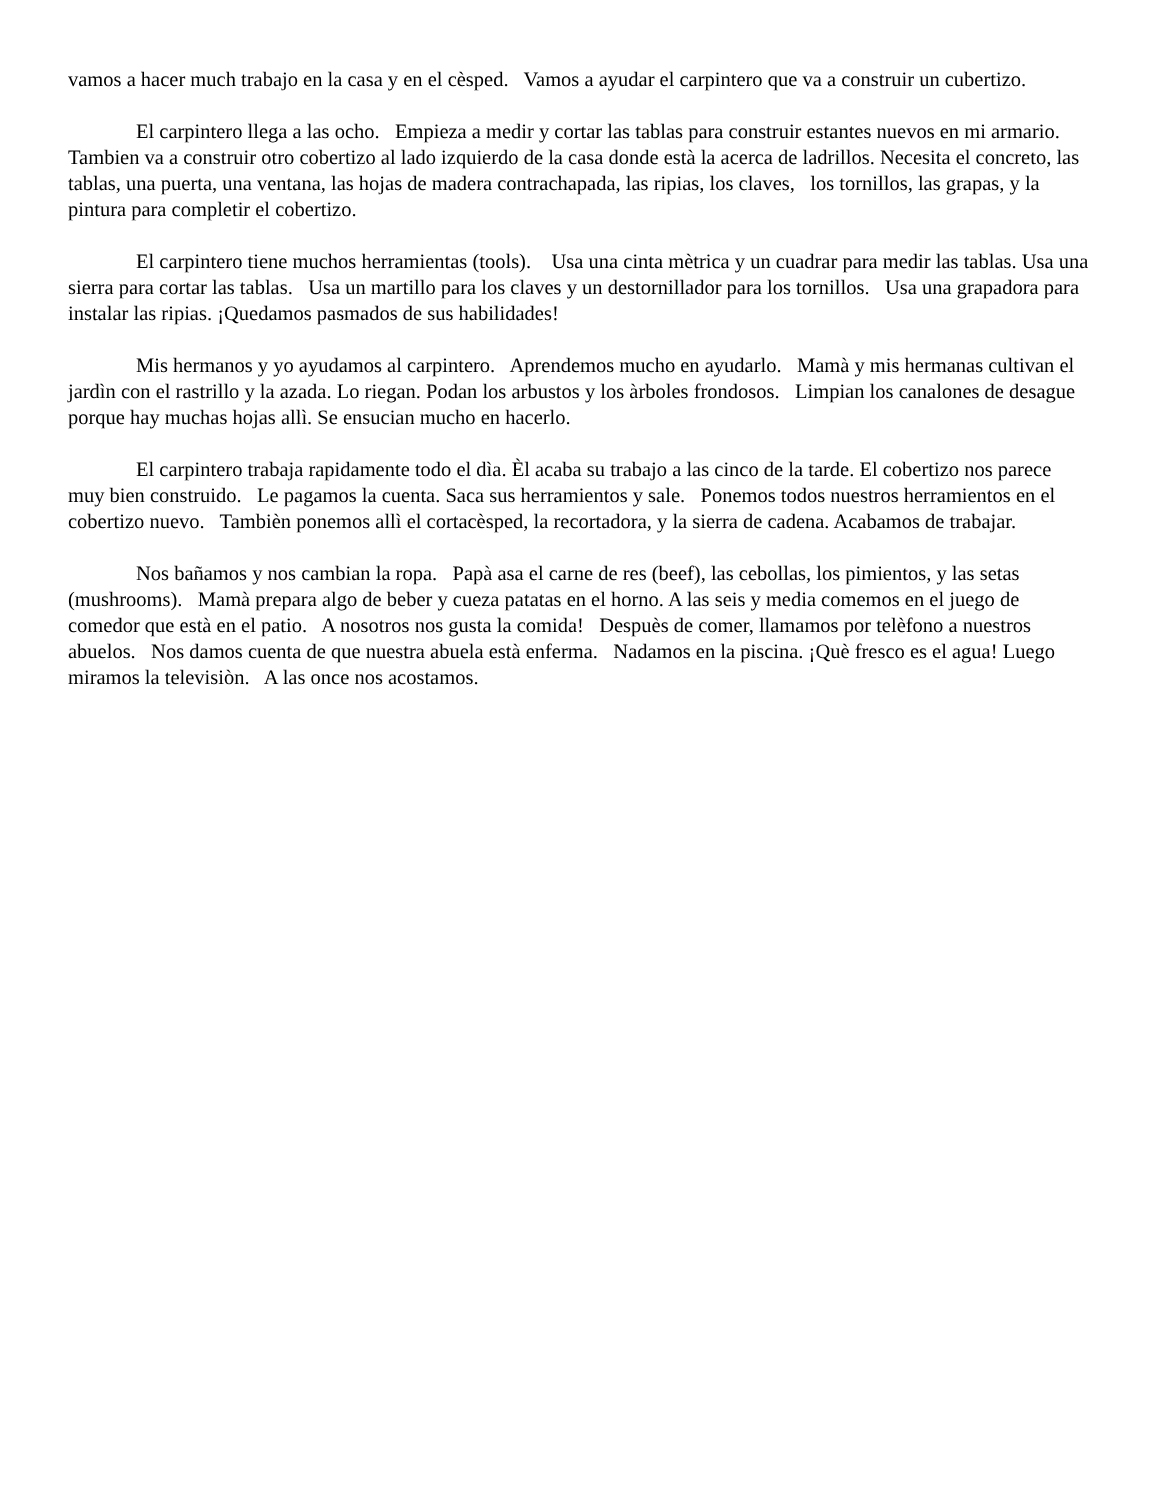vamos a hacer much trabajo en la casa y en el cèsped. Vamos a ayudar el carpintero que va a construir un cubertizo.
El carpintero llega a las ocho. Empieza a medir y cortar las tablas para construir estantes nuevos en mi armario. Tambien va a construir otro cobertizo al lado izquierdo de la casa donde està la acerca de ladrillos. Necesita el concreto, las tablas, una puerta, una ventana, las hojas de madera contrachapada, las ripias, los claves, los tornillos, las grapas, y la pintura para completir el cobertizo.
El carpintero tiene muchos herramientas (tools). Usa una cinta mètrica y un cuadrar para medir las tablas. Usa una sierra para cortar las tablas. Usa un martillo para los claves y un destornillador para los tornillos. Usa una grapadora para instalar las ripias. ¡Quedamos pasmados de sus habilidades!
Mis hermanos y yo ayudamos al carpintero. Aprendemos mucho en ayudarlo. Mamà y mis hermanas cultivan el jardìn con el rastrillo y la azada. Lo riegan. Podan los arbustos y los àrboles frondosos. Limpian los canalones de desague porque hay muchas hojas allì. Se ensucian mucho en hacerlo.
El carpintero trabaja rapidamente todo el dìa. Èl acaba su trabajo a las cinco de la tarde. El cobertizo nos parece muy bien construido. Le pagamos la cuenta. Saca sus herramientos y sale. Ponemos todos nuestros herramientos en el cobertizo nuevo. Tambièn ponemos allì el cortacèsped, la recortadora, y la sierra de cadena. Acabamos de trabajar.
Nos bañamos y nos cambian la ropa. Papà asa el carne de res (beef), las cebollas, los pimientos, y las setas (mushrooms). Mamà prepara algo de beber y cueza patatas en el horno. A las seis y media comemos en el juego de comedor que està en el patio. A nosotros nos gusta la comida! Despuès de comer, llamamos por telèfono a nuestros abuelos. Nos damos cuenta de que nuestra abuela està enferma. Nadamos en la piscina. ¡Què fresco es el agua! Luego miramos la televisiòn. A las once nos acostamos.